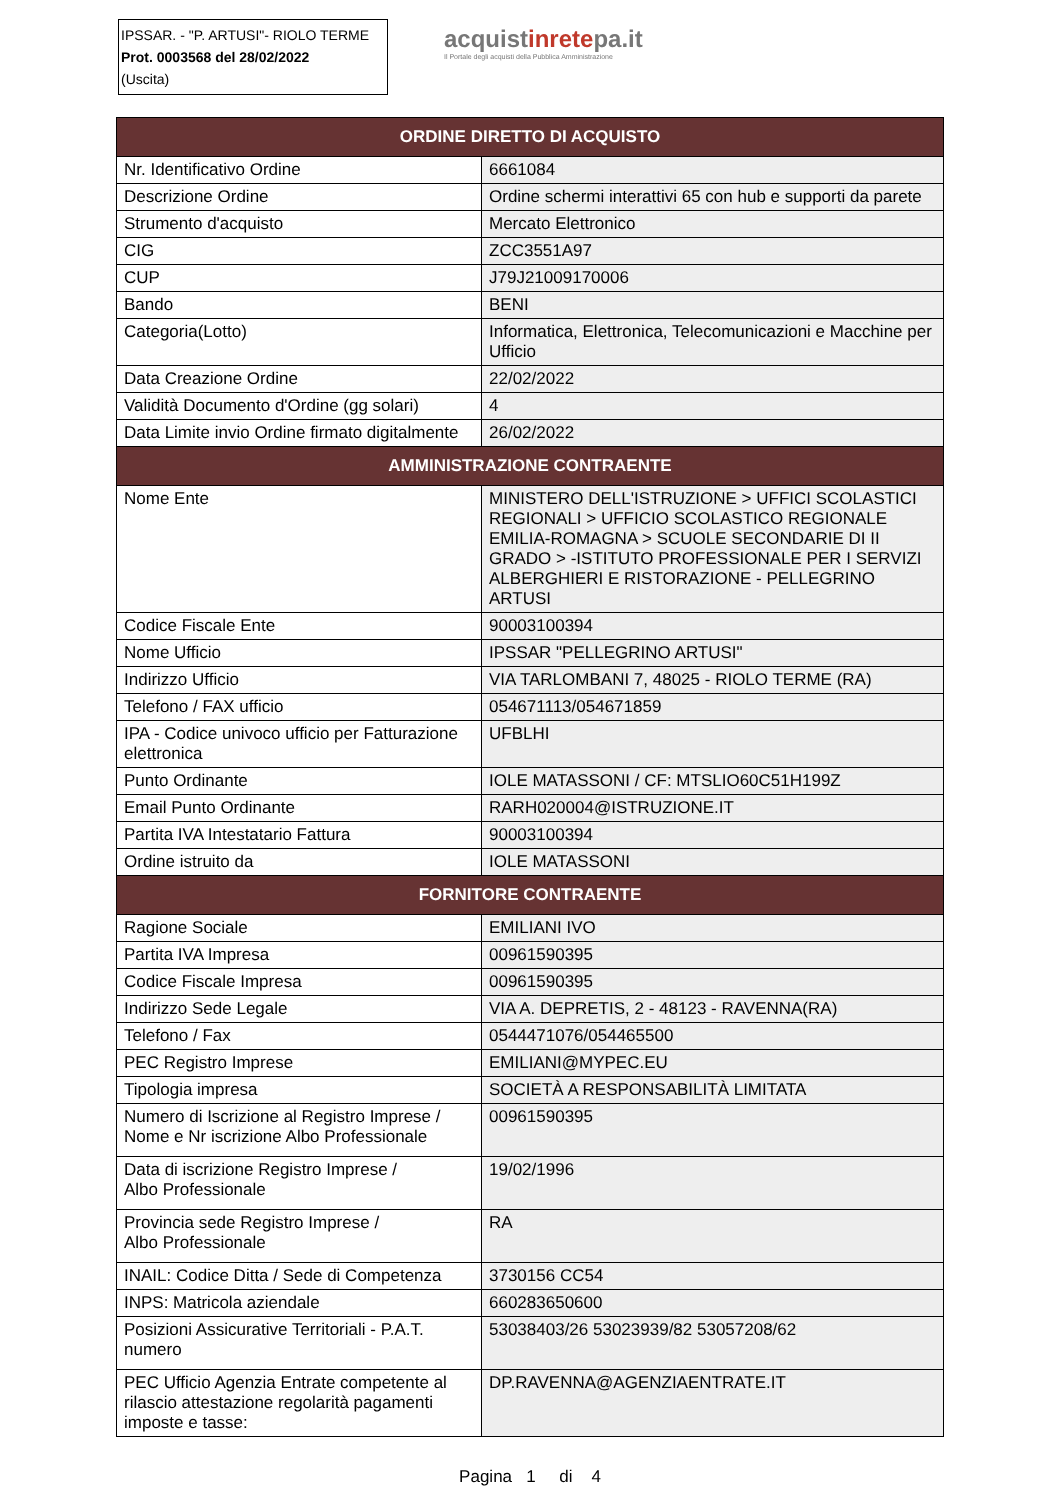IPSSAR. - "P. ARTUSI"- RIOLO TERME
Prot. 0003568 del 28/02/2022
(Uscita)
acquistinretepa.it
Il Portale degli acquisti della Pubblica Amministrazione
| ORDINE DIRETTO DI ACQUISTO | |
| --- | --- |
| Nr. Identificativo Ordine | 6661084 |
| Descrizione Ordine | Ordine schermi interattivi 65 con hub e supporti da parete |
| Strumento d'acquisto | Mercato Elettronico |
| CIG | ZCC3551A97 |
| CUP | J79J21009170006 |
| Bando | BENI |
| Categoria(Lotto) | Informatica, Elettronica, Telecomunicazioni e Macchine per Ufficio |
| Data Creazione Ordine | 22/02/2022 |
| Validità Documento d'Ordine (gg solari) | 4 |
| Data Limite invio Ordine firmato digitalmente | 26/02/2022 |
| AMMINISTRAZIONE CONTRAENTE | |
| Nome Ente | MINISTERO DELL'ISTRUZIONE > UFFICI SCOLASTICI REGIONALI > UFFICIO SCOLASTICO REGIONALE EMILIA-ROMAGNA > SCUOLE SECONDARIE DI II GRADO > -ISTITUTO PROFESSIONALE PER I SERVIZI ALBERGHIERI E RISTORAZIONE - PELLEGRINO ARTUSI |
| Codice Fiscale Ente | 90003100394 |
| Nome Ufficio | IPSSAR "PELLEGRINO ARTUSI" |
| Indirizzo Ufficio | VIA TARLOMBANI 7, 48025 - RIOLO TERME (RA) |
| Telefono / FAX ufficio | 054671113/054671859 |
| IPA - Codice univoco ufficio per Fatturazione elettronica | UFBLHI |
| Punto Ordinante | IOLE MATASSONI / CF: MTSLIO60C51H199Z |
| Email Punto Ordinante | RARH020004@ISTRUZIONE.IT |
| Partita IVA Intestatario Fattura | 90003100394 |
| Ordine istruito da | IOLE MATASSONI |
| FORNITORE CONTRAENTE | |
| Ragione Sociale | EMILIANI IVO |
| Partita IVA Impresa | 00961590395 |
| Codice Fiscale Impresa | 00961590395 |
| Indirizzo Sede Legale | VIA A. DEPRETIS, 2 - 48123 - RAVENNA(RA) |
| Telefono / Fax | 0544471076/054465500 |
| PEC Registro Imprese | EMILIANI@MYPEC.EU |
| Tipologia impresa | SOCIETÀ A RESPONSABILITÀ LIMITATA |
| Numero di Iscrizione al Registro Imprese / Nome e Nr iscrizione Albo Professionale | 00961590395 |
| Data di iscrizione Registro Imprese / Albo Professionale | 19/02/1996 |
| Provincia sede Registro Imprese / Albo Professionale | RA |
| INAIL: Codice Ditta / Sede di Competenza | 3730156 CC54 |
| INPS: Matricola aziendale | 660283650600 |
| Posizioni Assicurative Territoriali - P.A.T. numero | 53038403/26 53023939/82 53057208/62 |
| PEC Ufficio Agenzia Entrate competente al rilascio attestazione regolarità pagamenti imposte e tasse: | DP.RAVENNA@AGENZIAENTRATE.IT |
Pagina 1 di 4